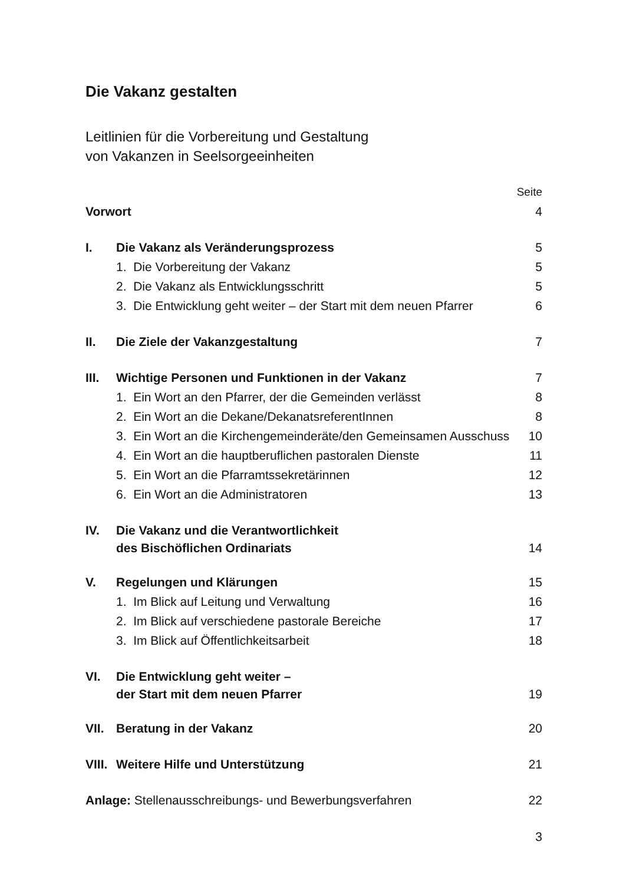Die Vakanz gestalten
Leitlinien für die Vorbereitung und Gestaltung
von Vakanzen in Seelsorgeeinheiten
| | | Seite |
| Vorwort | | 4 |
| I. | Die Vakanz als Veränderungsprozess | 5 |
| 1. Die Vorbereitung der Vakanz | | 5 |
| 2. Die Vakanz als Entwicklungsschritt | | 5 |
| 3. Die Entwicklung geht weiter – der Start mit dem neuen Pfarrer | | 6 |
| II. | Die Ziele der Vakanzgestaltung | 7 |
| III. | Wichtige Personen und Funktionen in der Vakanz | 7 |
| 1. Ein Wort an den Pfarrer, der die Gemeinden verlässt | | 8 |
| 2. Ein Wort an die Dekane/DekanatsreferentInnen | | 8 |
| 3. Ein Wort an die Kirchengemeinderäte/den Gemeinsamen Ausschuss | | 10 |
| 4. Ein Wort an die hauptberuflichen pastoralen Dienste | | 11 |
| 5. Ein Wort an die Pfarramtssekretärinnen | | 12 |
| 6. Ein Wort an die Administratoren | | 13 |
| IV. | Die Vakanz und die Verantwortlichkeit des Bischöflichen Ordinariats | 14 |
| V. | Regelungen und Klärungen | 15 |
| 1. Im Blick auf Leitung und Verwaltung | | 16 |
| 2. Im Blick auf verschiedene pastorale Bereiche | | 17 |
| 3. Im Blick auf Öffentlichkeitsarbeit | | 18 |
| VI. | Die Entwicklung geht weiter – der Start mit dem neuen Pfarrer | 19 |
| VII. | Beratung in der Vakanz | 20 |
| VIII. | Weitere Hilfe und Unterstützung | 21 |
| Anlage: Stellenausschreibungs- und Bewerbungsverfahren | | 22 |
3